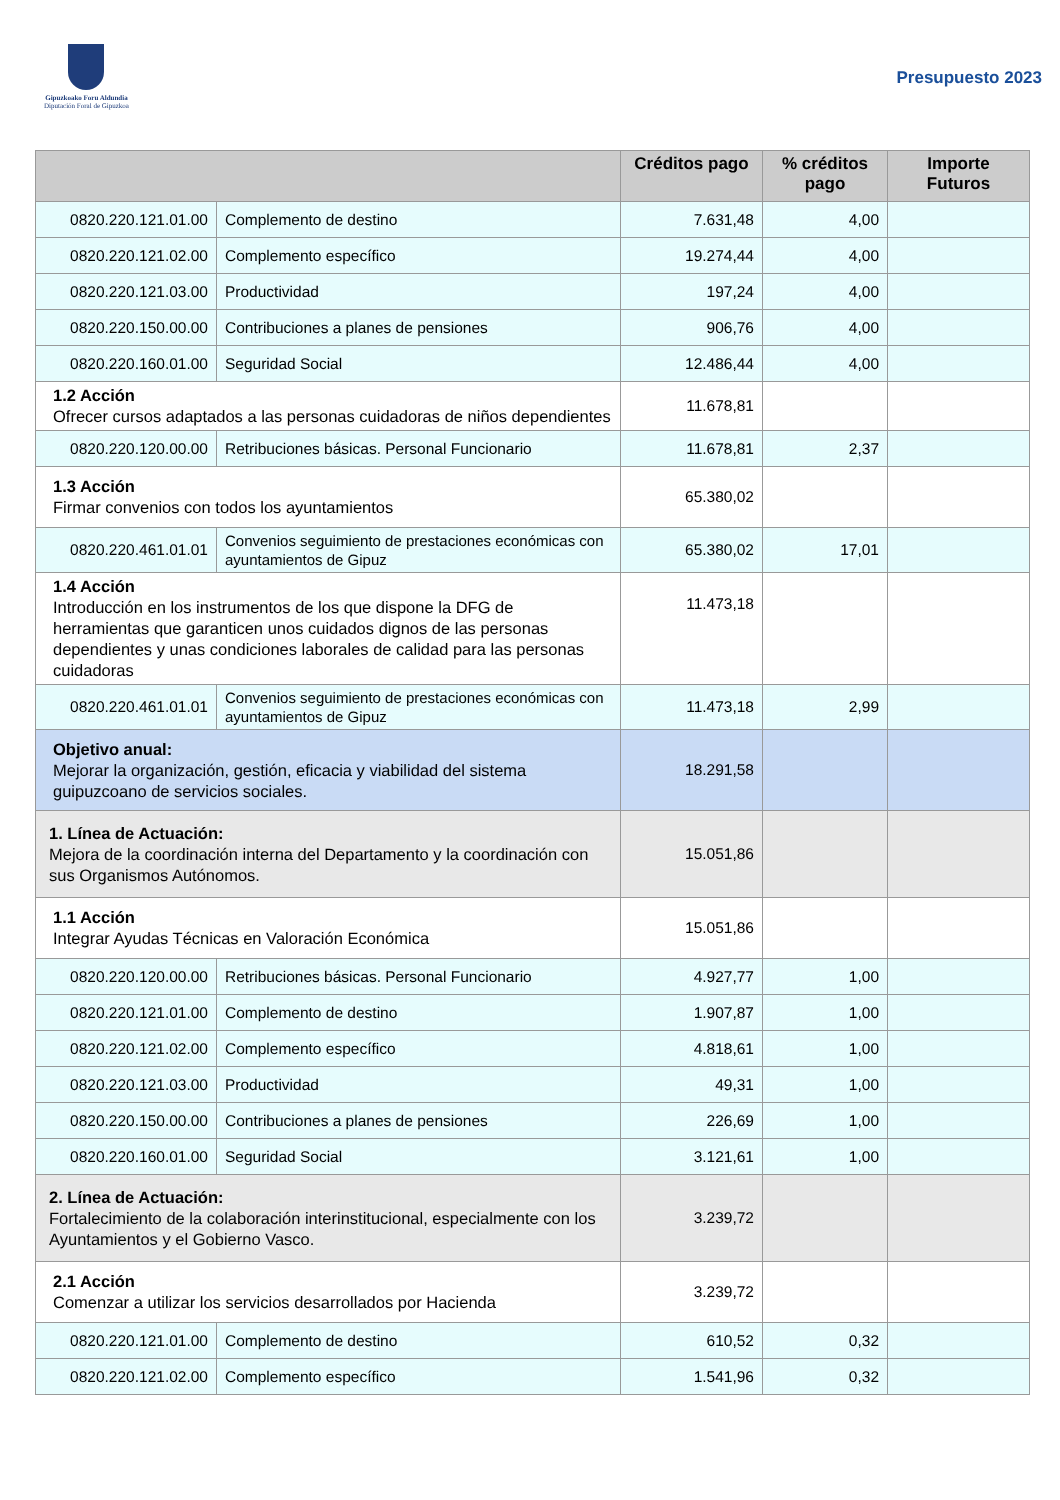Gipuzkoako Foru Aldundia
Diputación Foral de Gipuzkoa
Presupuesto 2023
| | | Créditos pago | % créditos pago | Importe Futuros |
| --- | --- | --- | --- | --- |
| 0820.220.121.01.00 | Complemento de destino | 7.631,48 | 4,00 | |
| 0820.220.121.02.00 | Complemento específico | 19.274,44 | 4,00 | |
| 0820.220.121.03.00 | Productividad | 197,24 | 4,00 | |
| 0820.220.150.00.00 | Contribuciones a planes de pensiones | 906,76 | 4,00 | |
| 0820.220.160.01.00 | Seguridad Social | 12.486,44 | 4,00 | |
| 1.2 Acción Ofrecer cursos adaptados a las personas cuidadoras de niños dependientes | | 11.678,81 | | |
| 0820.220.120.00.00 | Retribuciones básicas. Personal Funcionario | 11.678,81 | 2,37 | |
| 1.3 Acción Firmar convenios con todos los ayuntamientos | | 65.380,02 | | |
| 0820.220.461.01.01 | Convenios seguimiento de prestaciones económicas con ayuntamientos de Gipuz | 65.380,02 | 17,01 | |
| 1.4 Acción Introducción en los instrumentos de los que dispone la DFG de herramientas que garanticen unos cuidados dignos de las personas dependientes y unas condiciones laborales de calidad para las personas cuidadoras | | 11.473,18 | | |
| 0820.220.461.01.01 | Convenios seguimiento de prestaciones económicas con ayuntamientos de Gipuz | 11.473,18 | 2,99 | |
| Objetivo anual: Mejorar la organización, gestión, eficacia y viabilidad del sistema guipuzcoano de servicios sociales. | | 18.291,58 | | |
| 1. Línea de Actuación: Mejora de la coordinación interna del Departamento y la coordinación con sus Organismos Autónomos. | | 15.051,86 | | |
| 1.1 Acción Integrar Ayudas Técnicas en Valoración Económica | | 15.051,86 | | |
| 0820.220.120.00.00 | Retribuciones básicas. Personal Funcionario | 4.927,77 | 1,00 | |
| 0820.220.121.01.00 | Complemento de destino | 1.907,87 | 1,00 | |
| 0820.220.121.02.00 | Complemento específico | 4.818,61 | 1,00 | |
| 0820.220.121.03.00 | Productividad | 49,31 | 1,00 | |
| 0820.220.150.00.00 | Contribuciones a planes de pensiones | 226,69 | 1,00 | |
| 0820.220.160.01.00 | Seguridad Social | 3.121,61 | 1,00 | |
| 2. Línea de Actuación: Fortalecimiento de la colaboración interinstitucional, especialmente con los Ayuntamientos y el Gobierno Vasco. | | 3.239,72 | | |
| 2.1 Acción Comenzar a utilizar los servicios desarrollados por Hacienda | | 3.239,72 | | |
| 0820.220.121.01.00 | Complemento de destino | 610,52 | 0,32 | |
| 0820.220.121.02.00 | Complemento específico | 1.541,96 | 0,32 | |